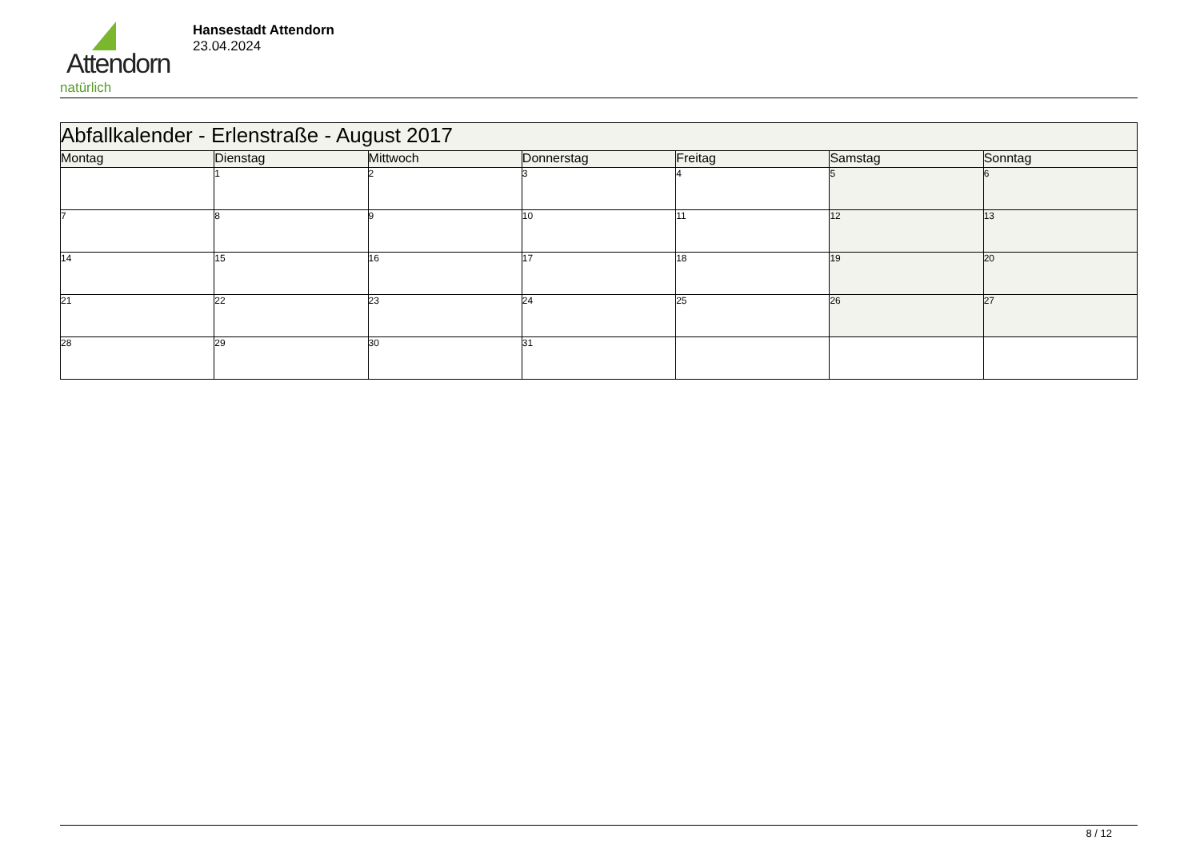Attendorn
natürlich
Hansestadt Attendorn
23.04.2024
| Abfallkalender - Erlenstraße - August 2017 | | | | | | |
| Montag | Dienstag | Mittwoch | Donnerstag | Freitag | Samstag | Sonntag |
| | 1 | 2 | 3 | 4 | 5 | 6 |
| 7 | 8 | 9 | 10 | 11 | 12 | 13 |
| 14 | 15 | 16 | 17 | 18 | 19 | 20 |
| 21 | 22 | 23 | 24 | 25 | 26 | 27 |
| 28 | 29 | 30 | 31 | | | |
8 / 12